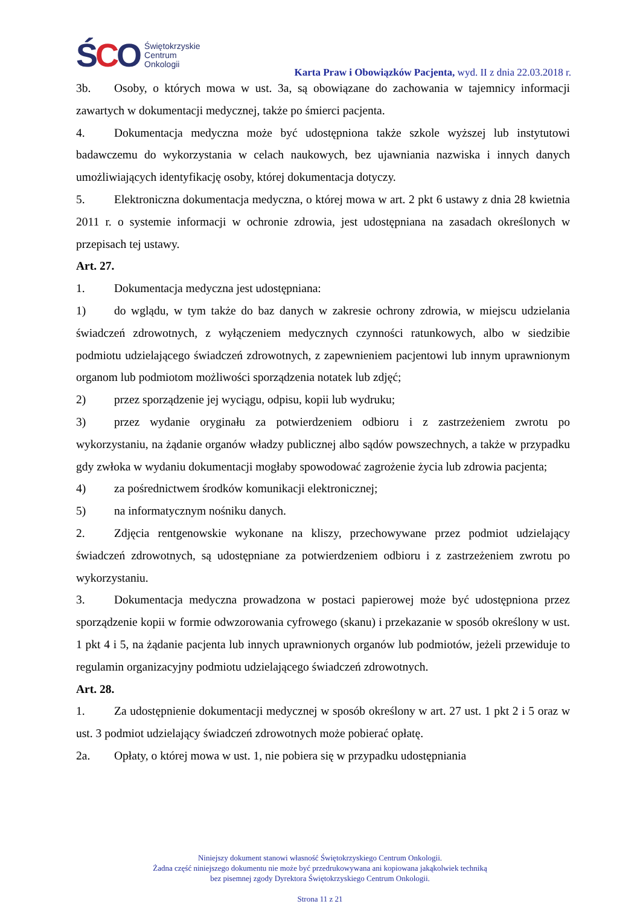ŚCO
Świętokrzyskie
Centrum
Onkologii
Karta Praw i Obowiązków Pacjenta, wyd. II z dnia 22.03.2018 r.
3b. Osoby, o których mowa w ust. 3a, są obowiązane do zachowania w tajemnicy informacji zawartych w dokumentacji medycznej, także po śmierci pacjenta.
4. Dokumentacja medyczna może być udostępniona także szkole wyższej lub instytutowi badawczemu do wykorzystania w celach naukowych, bez ujawniania nazwiska i innych danych umożliwiających identyfikację osoby, której dokumentacja dotyczy.
5. Elektroniczna dokumentacja medyczna, o której mowa w art. 2 pkt 6 ustawy z dnia 28 kwietnia 2011 r. o systemie informacji w ochronie zdrowia, jest udostępniana na zasadach określonych w przepisach tej ustawy.
Art. 27.
1. Dokumentacja medyczna jest udostępniana:
1) do wglądu, w tym także do baz danych w zakresie ochrony zdrowia, w miejscu udzielania świadczeń zdrowotnych, z wyłączeniem medycznych czynności ratunkowych, albo w siedzibie podmiotu udzielającego świadczeń zdrowotnych, z zapewnieniem pacjentowi lub innym uprawnionym organom lub podmiotom możliwości sporządzenia notatek lub zdjęć;
2) przez sporządzenie jej wyciągu, odpisu, kopii lub wydruku;
3) przez wydanie oryginału za potwierdzeniem odbioru i z zastrzeżeniem zwrotu po wykorzystaniu, na żądanie organów władzy publicznej albo sądów powszechnych, a także w przypadku gdy zwłoka w wydaniu dokumentacji mogłaby spowodować zagrożenie życia lub zdrowia pacjenta;
4) za pośrednictwem środków komunikacji elektronicznej;
5) na informatycznym nośniku danych.
2. Zdjęcia rentgenowskie wykonane na kliszy, przechowywane przez podmiot udzielający świadczeń zdrowotnych, są udostępniane za potwierdzeniem odbioru i z zastrzeżeniem zwrotu po wykorzystaniu.
3. Dokumentacja medyczna prowadzona w postaci papierowej może być udostępniona przez sporządzenie kopii w formie odwzorowania cyfrowego (skanu) i przekazanie w sposób określony w ust. 1 pkt 4 i 5, na żądanie pacjenta lub innych uprawnionych organów lub podmiotów, jeżeli przewiduje to regulamin organizacyjny podmiotu udzielającego świadczeń zdrowotnych.
Art. 28.
1. Za udostępnienie dokumentacji medycznej w sposób określony w art. 27 ust. 1 pkt 2 i 5 oraz w ust. 3 podmiot udzielający świadczeń zdrowotnych może pobierać opłatę.
2a. Opłaty, o której mowa w ust. 1, nie pobiera się w przypadku udostępniania
Niniejszy dokument stanowi własność Świętokrzyskiego Centrum Onkologii.
Żadna część niniejszego dokumentu nie może być przedrukowywana ani kopiowana jakąkolwiek techniką
bez pisemnej zgody Dyrektora Świętokrzyskiego Centrum Onkologii.
Strona 11 z 21